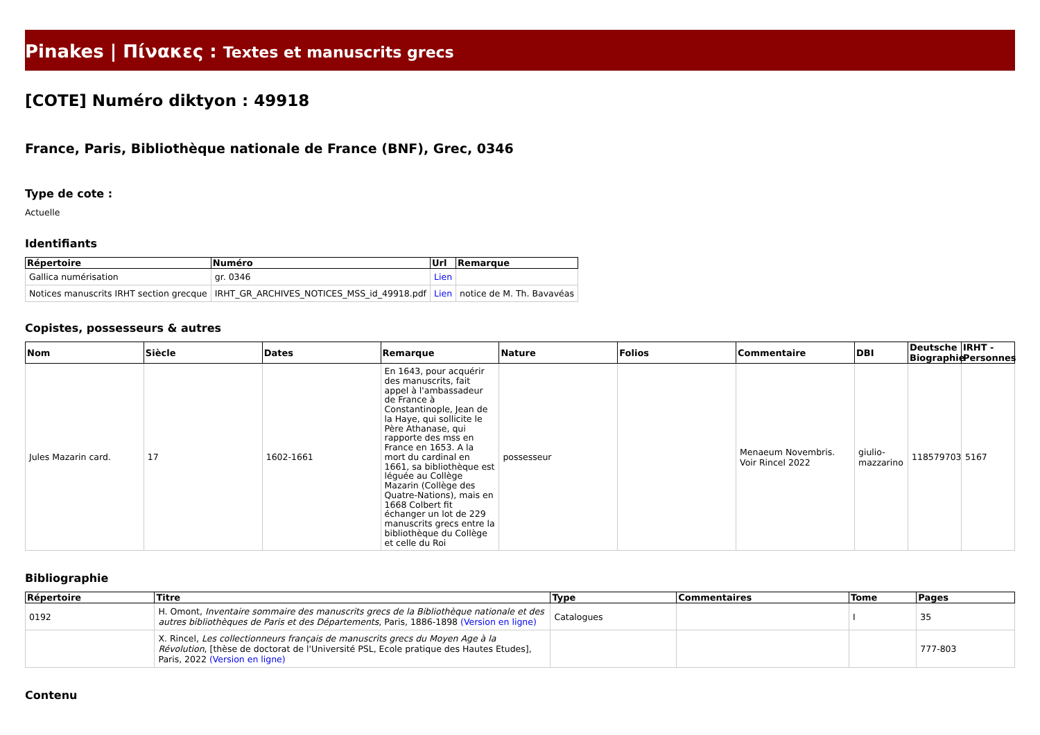Pinakes | Πίνακες : Textes et manuscrits grecs
[COTE] Numéro diktyon : 49918
France, Paris, Bibliothèque nationale de France (BNF), Grec, 0346
Type de cote :
Actuelle
Identifiants
| Répertoire | Numéro | Url | Remarque |
| --- | --- | --- | --- |
| Gallica numérisation | gr. 0346 | Lien | |
| Notices manuscrits IRHT section grecque | IRHT_GR_ARCHIVES_NOTICES_MSS_id_49918.pdf | Lien | notice de M. Th. Bavavéas |
Copistes, possesseurs & autres
| Nom | Siècle | Dates | Remarque | Nature | Folios | Commentaire | DBI | Deutsche Biographie | IRHT - Personnes |
| --- | --- | --- | --- | --- | --- | --- | --- | --- | --- |
| Jules Mazarin card. | 17 | 1602-1661 | En 1643, pour acquérir des manuscrits, fait appel à l'ambassadeur de France à Constantinople, Jean de la Haye, qui sollicite le Père Athanase, qui rapporte des mss en France en 1653. A la mort du cardinal en 1661, sa bibliothèque est léguée au Collège Mazarin (Collège des Quatre-Nations), mais en 1668 Colbert fit échanger un lot de 229 manuscrits grecs entre la bibliothèque du Collège et celle du Roi | possesseur | | Menaeum Novembris. Voir Rincel 2022 | giulio-mazzarino | 118579703 | 5167 |
Bibliographie
| Répertoire | Titre | Type | Commentaires | Tome | Pages |
| --- | --- | --- | --- | --- | --- |
| 0192 | H. Omont, Inventaire sommaire des manuscrits grecs de la Bibliothèque nationale et des autres bibliothèques de Paris et des Départements , Paris, 1886-1898 (Version en ligne) | Catalogues | | I | 35 |
| | X. Rincel, Les collectionneurs français de manuscrits grecs du Moyen Age à la Révolution , [thèse de doctorat de l'Université PSL, Ecole pratique des Hautes Etudes], Paris, 2022 (Version en ligne) | | | | 777-803 |
Contenu